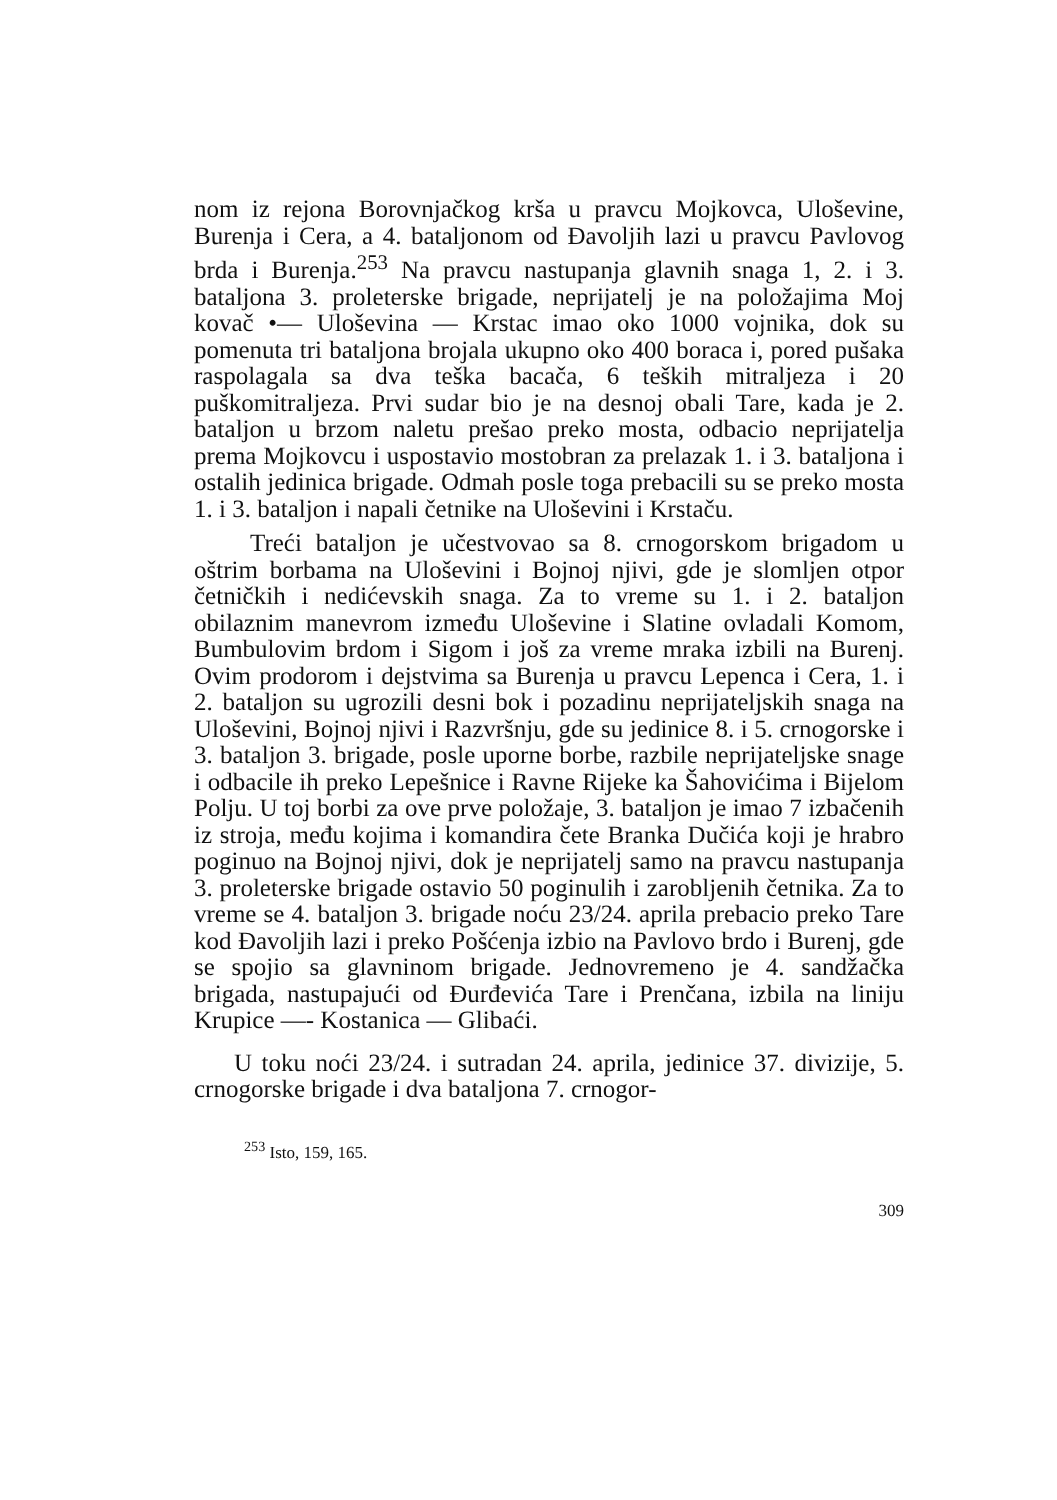nom iz rejona Borovnjačkog krša u pravcu Mojkovca, Uloševine, Burenja i Cera, a 4. bataljonom od Đavoljih lazi u pravcu Pavlovog brda i Burenja.<sup>253</sup> Na pravcu nastupanja glavnih snaga 1, 2. i 3. bataljona 3. proleterske brigade, neprijatelj je na položajima Moj kovač •— Uloševina — Krstac imao oko 1000 vojnika, dok su pomenuta tri bataljona brojala ukupno oko 400 boraca i, pored pušaka raspolagala sa dva teška bacača, 6 teških mitraljeza i 20 puškomitraljeza. Prvi sudar bio je na desnoj obali Tare, kada je 2. bataljon u brzom naletu prešao preko mosta, odbacio neprijatelja prema Mojkovcu i uspostavio mostobran za prelazak 1. i 3. bataljona i ostalih jedinica brigade. Odmah posle toga prebacili su se preko mosta 1. i 3. bataljon i napali četnike na Uloševini i Krstaču.
Treći bataljon je učestvovao sa 8. crnogorskom brigadom u oštrim borbama na Uloševini i Bojnoj njivi, gde je slomljen otpor četničkih i nedićevskih snaga. Za to vreme su 1. i 2. bataljon obilaznim manevrom između Uloševine i Slatine ovladali Komom, Bumbulovim brdom i Sigom i još za vreme mraka izbili na Burenj. Ovim prodorom i dejstvima sa Burenja u pravcu Lepenca i Cera, 1. i 2. bataljon su ugrozili desni bok i pozadinu neprijateljskih snaga na Uloševini, Bojnoj njivi i Razvršnju, gde su jedinice 8. i 5. crnogorske i 3. bataljon 3. brigade, posle uporne borbe, razbile neprijateljske snage i odbacile ih preko Lepešnice i Ravne Rijeke ka Šahovićima i Bijelom Polju. U toj borbi za ove prve položaje, 3. bataljon je imao 7 izbačenih iz stroja, među kojima i komandira čete Branka Dučića koji je hrabro poginuo na Bojnoj njivi, dok je neprijatelj samo na pravcu nastupanja 3. proleterske brigade ostavio 50 poginulih i zarobljenih četnika. Za to vreme se 4. bataljon 3. brigade noću 23/24. aprila prebacio preko Tare kod Đavoljih lazi i preko Pošćenja izbio na Pavlovo brdo i Burenj, gde se spojio sa glavninom brigade. Jednovremeno je 4. sandžačka brigada, nastupajući od Đurđevića Tare i Prenčana, izbila na liniju Krupice —- Kostanica — Glibaći.
U toku noći 23/24. i sutradan 24. aprila, jedinice 37. divizije, 5. crnogorske brigade i dva bataljona 7. crnogor-
<sup>253</sup> Isto, 159, 165.
309